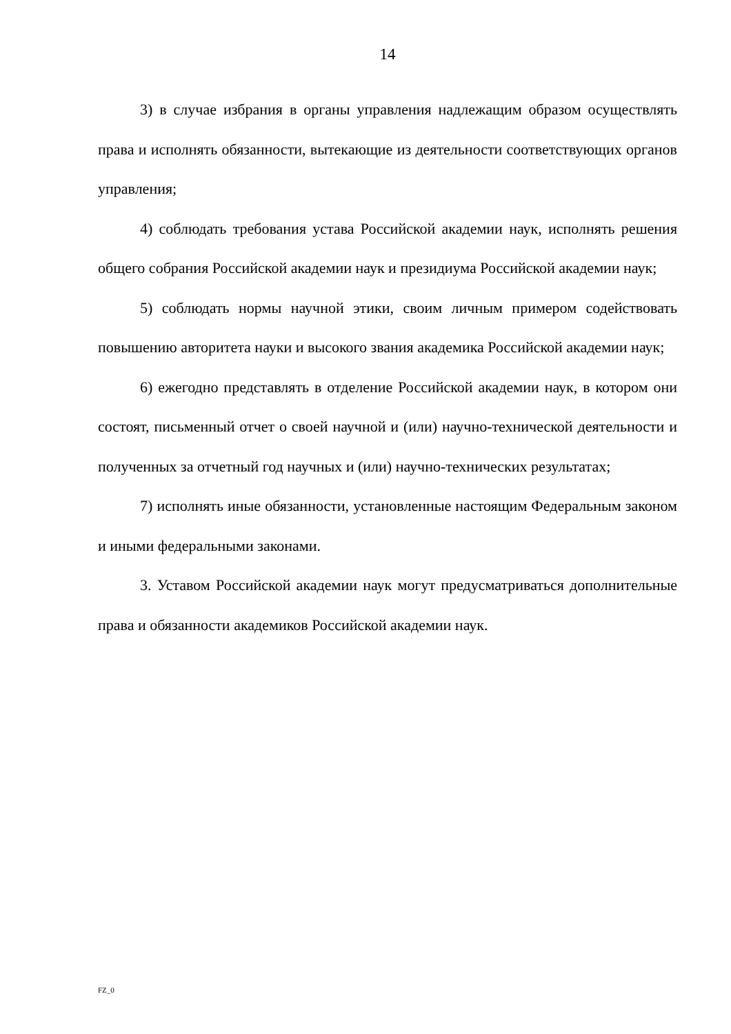14
3) в случае избрания в органы управления надлежащим образом осуществлять права и исполнять обязанности, вытекающие из деятельности соответствующих органов управления;
4) соблюдать требования устава Российской академии наук, исполнять решения общего собрания Российской академии наук и президиума Российской академии наук;
5) соблюдать нормы научной этики, своим личным примером содействовать повышению авторитета науки и высокого звания академика Российской академии наук;
6) ежегодно представлять в отделение Российской академии наук, в котором они состоят, письменный отчет о своей научной и (или) научно-технической деятельности и полученных за отчетный год научных и (или) научно-технических результатах;
7) исполнять иные обязанности, установленные настоящим Федеральным законом и иными федеральными законами.
3. Уставом Российской академии наук могут предусматриваться дополнительные права и обязанности академиков Российской академии наук.
FZ_0